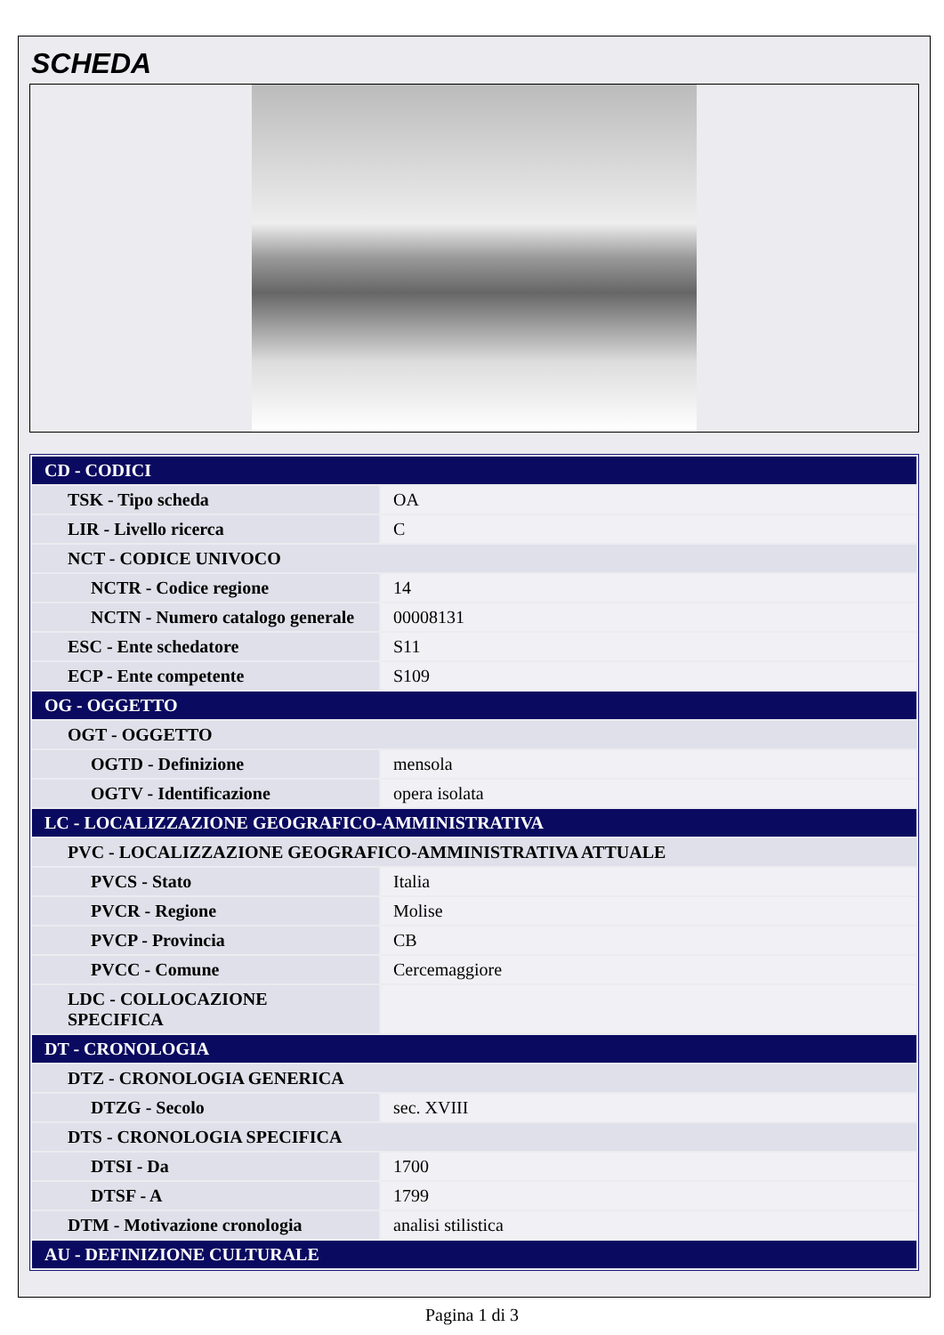SCHEDA
| CD - CODICI | |
| TSK - Tipo scheda | OA |
| LIR - Livello ricerca | C |
| NCT - CODICE UNIVOCO | |
| NCTR - Codice regione | 14 |
| NCTN - Numero catalogo generale | 00008131 |
| ESC - Ente schedatore | S11 |
| ECP - Ente competente | S109 |
| OG - OGGETTO | |
| OGT - OGGETTO | |
| OGTD - Definizione | mensola |
| OGTV - Identificazione | opera isolata |
| LC - LOCALIZZAZIONE GEOGRAFICO-AMMINISTRATIVA | |
| PVC - LOCALIZZAZIONE GEOGRAFICO-AMMINISTRATIVA ATTUALE | |
| PVCS - Stato | Italia |
| PVCR - Regione | Molise |
| PVCP - Provincia | CB |
| PVCC - Comune | Cercemaggiore |
| LDC - COLLOCAZIONE SPECIFICA | |
| DT - CRONOLOGIA | |
| DTZ - CRONOLOGIA GENERICA | |
| DTZG - Secolo | sec. XVIII |
| DTS - CRONOLOGIA SPECIFICA | |
| DTSI - Da | 1700 |
| DTSF - A | 1799 |
| DTM - Motivazione cronologia | analisi stilistica |
| AU - DEFINIZIONE CULTURALE | |
Pagina 1 di 3